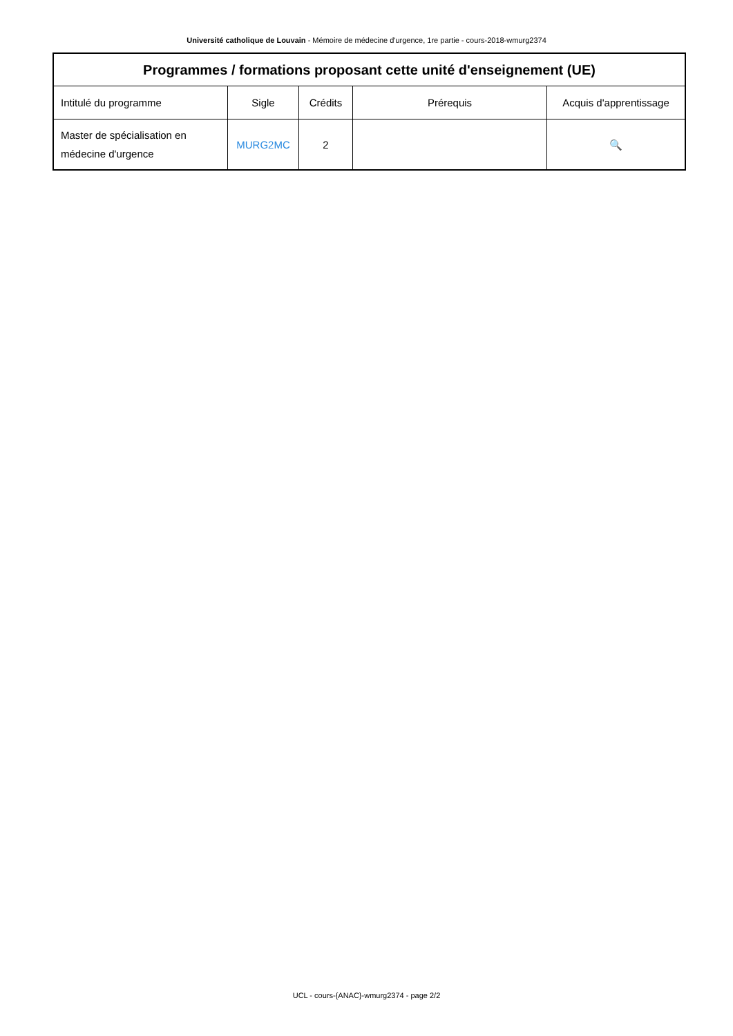Université catholique de Louvain - Mémoire de médecine d'urgence, 1re partie - cours-2018-wmurg2374
| Programmes / formations proposant cette unité d'enseignement (UE) | | | | |
| --- | --- | --- | --- | --- |
| Intitulé du programme | Sigle | Crédits | Prérequis | Acquis d'apprentissage |
| Master de spécialisation en médecine d'urgence | MURG2MC | 2 | | 🔍 |
UCL - cours-{ANAC}-wmurg2374 - page 2/2